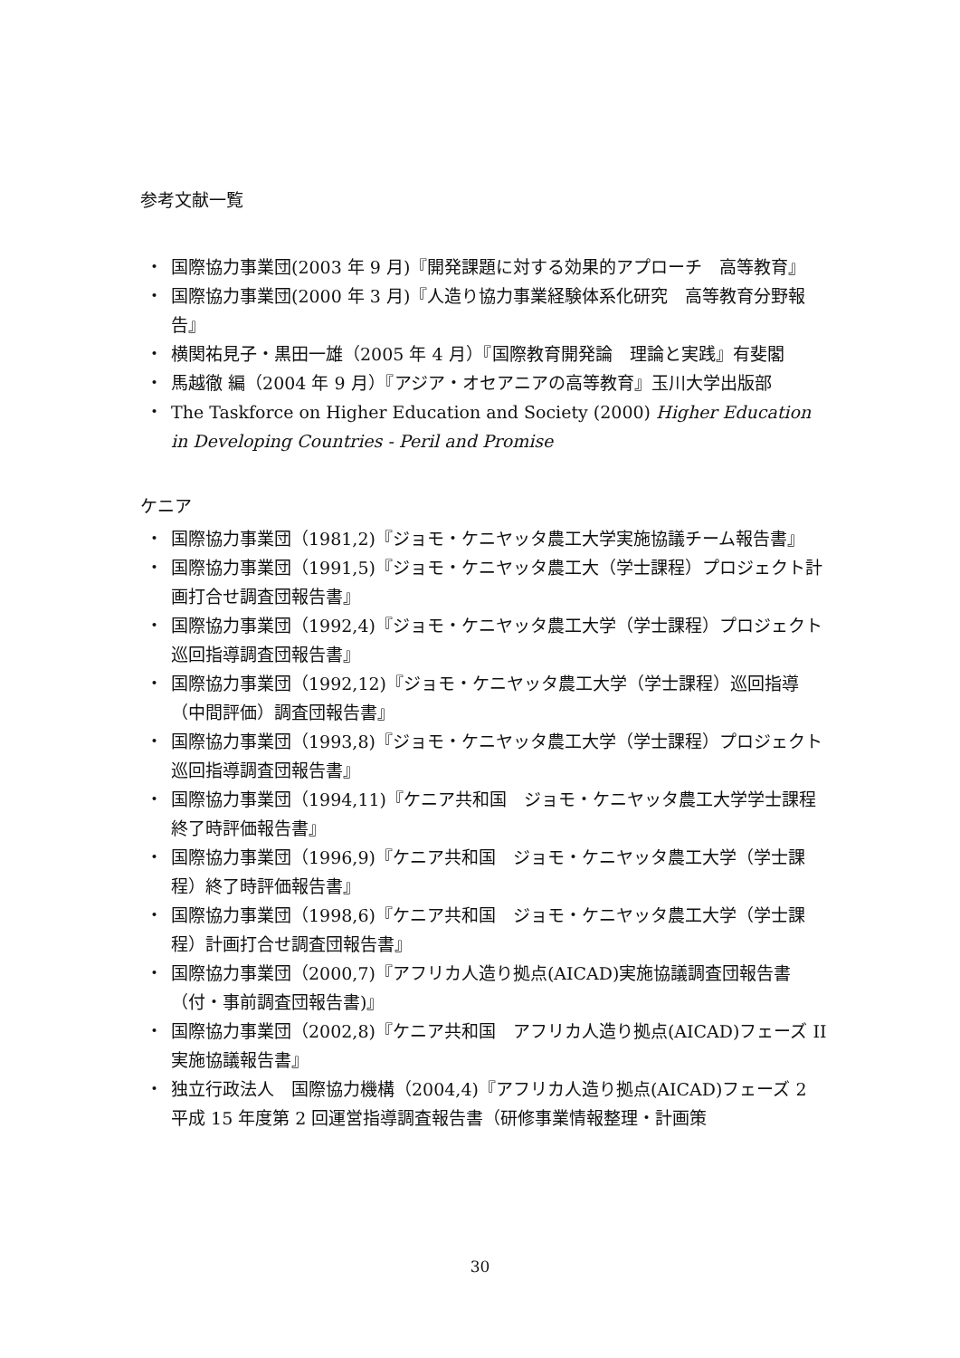参考文献一覧
・ 国際協力事業団(2003 年 9 月)『開発課題に対する効果的アプローチ　高等教育』
・ 国際協力事業団(2000 年 3 月)『人造り協力事業経験体系化研究　高等教育分野報告』
・ 横関祐見子・黒田一雄（2005 年 4 月）『国際教育開発論　理論と実践』有斐閣
・ 馬越徹 編（2004 年 9 月）『アジア・オセアニアの高等教育』玉川大学出版部
・ The Taskforce on Higher Education and Society (2000) Higher Education in Developing Countries - Peril and Promise
ケニア
・ 国際協力事業団（1981,2)『ジョモ・ケニヤッタ農工大学実施協議チーム報告書』
・ 国際協力事業団（1991,5)『ジョモ・ケニヤッタ農工大（学士課程）プロジェクト計画打合せ調査団報告書』
・ 国際協力事業団（1992,4)『ジョモ・ケニヤッタ農工大学（学士課程）プロジェクト巡回指導調査団報告書』
・ 国際協力事業団（1992,12)『ジョモ・ケニヤッタ農工大学（学士課程）巡回指導（中間評価）調査団報告書』
・ 国際協力事業団（1993,8)『ジョモ・ケニヤッタ農工大学（学士課程）プロジェクト巡回指導調査団報告書』
・ 国際協力事業団（1994,11)『ケニア共和国　ジョモ・ケニヤッタ農工大学学士課程終了時評価報告書』
・ 国際協力事業団（1996,9)『ケニア共和国　ジョモ・ケニヤッタ農工大学（学士課程）終了時評価報告書』
・ 国際協力事業団（1998,6)『ケニア共和国　ジョモ・ケニヤッタ農工大学（学士課程）計画打合せ調査団報告書』
・ 国際協力事業団（2000,7)『アフリカ人造り拠点(AICAD)実施協議調査団報告書（付・事前調査団報告書)』
・ 国際協力事業団（2002,8)『ケニア共和国　アフリカ人造り拠点(AICAD)フェーズ II　実施協議報告書』
・ 独立行政法人　国際協力機構（2004,4)『アフリカ人造り拠点(AICAD)フェーズ 2　平成 15 年度第 2 回運営指導調査報告書（研修事業情報整理・計画策
30